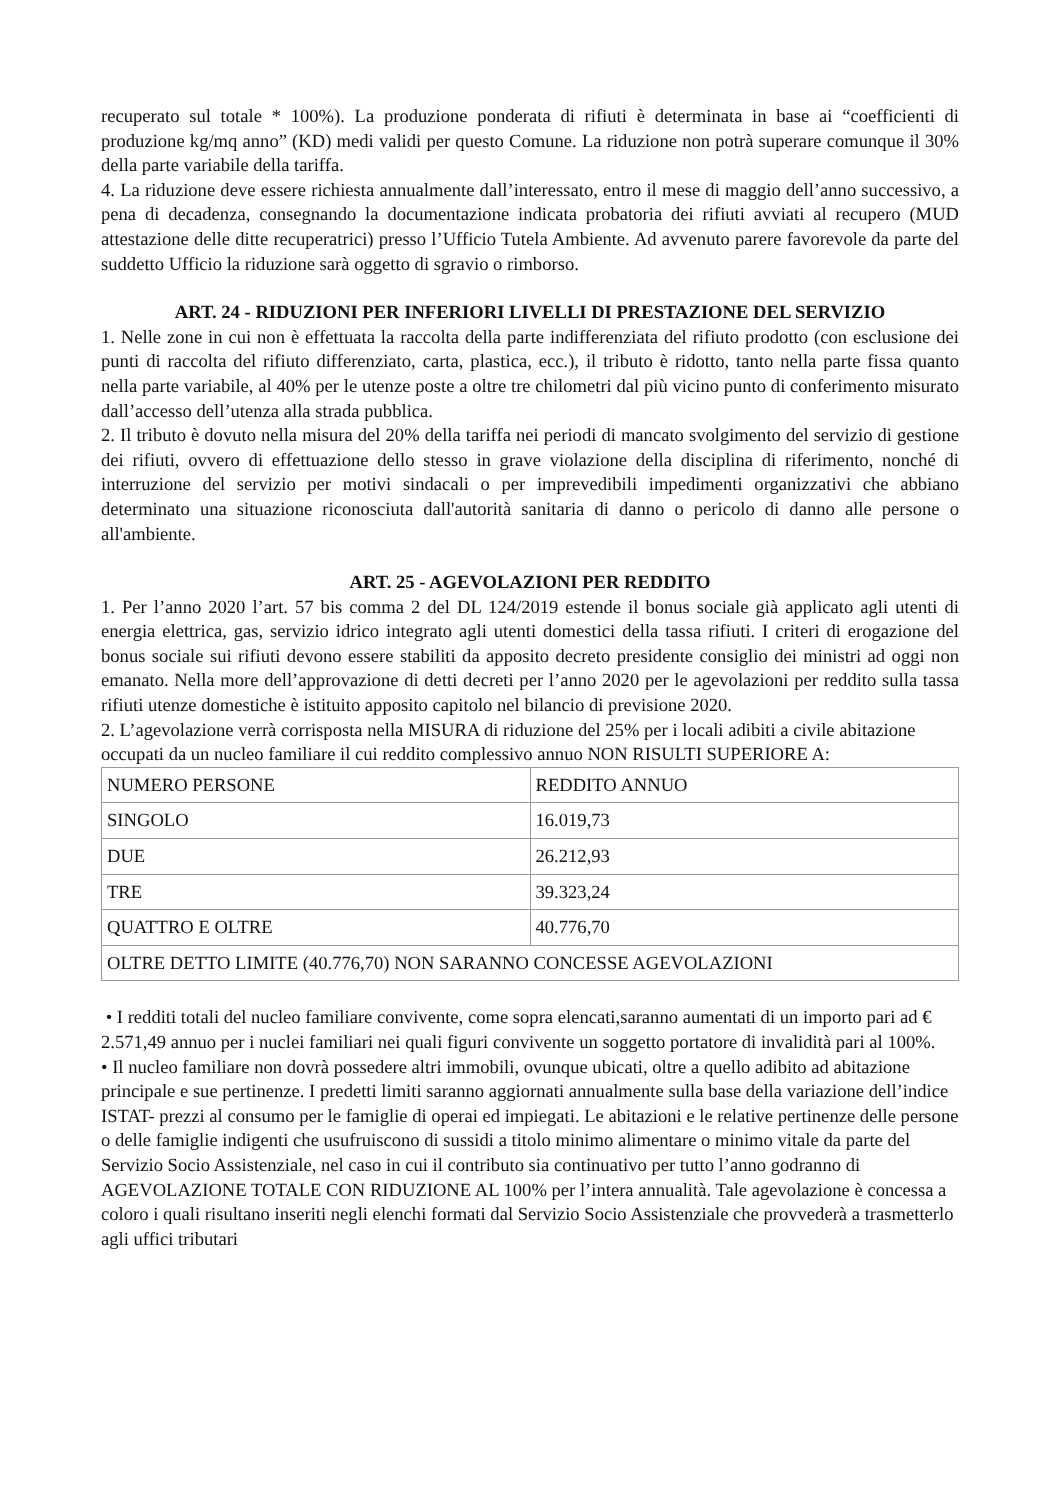recuperato sul totale * 100%). La produzione ponderata di rifiuti è determinata in base ai “coefficienti di produzione kg/mq anno” (KD) medi validi per questo Comune. La riduzione non potrà superare comunque il 30% della parte variabile della tariffa.
4. La riduzione deve essere richiesta annualmente dall’interessato, entro il mese di maggio dell’anno successivo, a pena di decadenza, consegnando la documentazione indicata probatoria dei rifiuti avviati al recupero (MUD attestazione delle ditte recuperatrici) presso l’Ufficio Tutela Ambiente. Ad avvenuto parere favorevole da parte del suddetto Ufficio la riduzione sarà oggetto di sgravio o rimborso.
ART. 24 - RIDUZIONI PER INFERIORI LIVELLI DI PRESTAZIONE DEL SERVIZIO
1. Nelle zone in cui non è effettuata la raccolta della parte indifferenziata del rifiuto prodotto (con esclusione dei punti di raccolta del rifiuto differenziato, carta, plastica, ecc.), il tributo è ridotto, tanto nella parte fissa quanto nella parte variabile, al 40% per le utenze poste a oltre tre chilometri dal più vicino punto di conferimento misurato dall’accesso dell’utenza alla strada pubblica.
2. Il tributo è dovuto nella misura del 20% della tariffa nei periodi di mancato svolgimento del servizio di gestione dei rifiuti, ovvero di effettuazione dello stesso in grave violazione della disciplina di riferimento, nonché di interruzione del servizio per motivi sindacali o per imprevedibili impedimenti organizzativi che abbiano determinato una situazione riconosciuta dall'autorità sanitaria di danno o pericolo di danno alle persone o all'ambiente.
ART. 25 - AGEVOLAZIONI PER REDDITO
1. Per l’anno 2020 l’art. 57 bis comma 2 del DL 124/2019 estende il bonus sociale già applicato agli utenti di energia elettrica, gas, servizio idrico integrato agli utenti domestici della tassa rifiuti. I criteri di erogazione del bonus sociale sui rifiuti devono essere stabiliti da apposito decreto presidente consiglio dei ministri ad oggi non emanato. Nella more dell’approvazione di detti decreti per l’anno 2020 per le agevolazioni per reddito sulla tassa rifiuti utenze domestiche è istituito apposito capitolo nel bilancio di previsione 2020.
2. L’agevolazione verrà corrisposta nella MISURA di riduzione del 25% per i locali adibiti a civile abitazione occupati da un nucleo familiare il cui reddito complessivo annuo NON RISULTI SUPERIORE A:
| NUMERO PERSONE | REDDITO ANNUO |
| SINGOLO | 16.019,73 |
| DUE | 26.212,93 |
| TRE | 39.323,24 |
| QUATTRO E OLTRE | 40.776,70 |
| OLTRE DETTO LIMITE (40.776,70) NON SARANNO CONCESSE AGEVOLAZIONI | |
• I redditi totali del nucleo familiare convivente, come sopra elencati,saranno aumentati di un importo pari ad € 2.571,49 annuo per i nuclei familiari nei quali figuri convivente un soggetto portatore di invalidità pari al 100%.
• Il nucleo familiare non dovrà possedere altri immobili, ovunque ubicati, oltre a quello adibito ad abitazione principale e sue pertinenze. I predetti limiti saranno aggiornati annualmente sulla base della variazione dell’indice ISTAT- prezzi al consumo per le famiglie di operai ed impiegati. Le abitazioni e le relative pertinenze delle persone o delle famiglie indigenti che usufruiscono di sussidi a titolo minimo alimentare o minimo vitale da parte del Servizio Socio Assistenziale, nel caso in cui il contributo sia continuativo per tutto l’anno godranno di AGEVOLAZIONE TOTALE CON RIDUZIONE AL 100% per l’intera annualità. Tale agevolazione è concessa a coloro i quali risultano inseriti negli elenchi formati dal Servizio Socio Assistenziale che provvederà a trasmetterlo agli uffici tributari